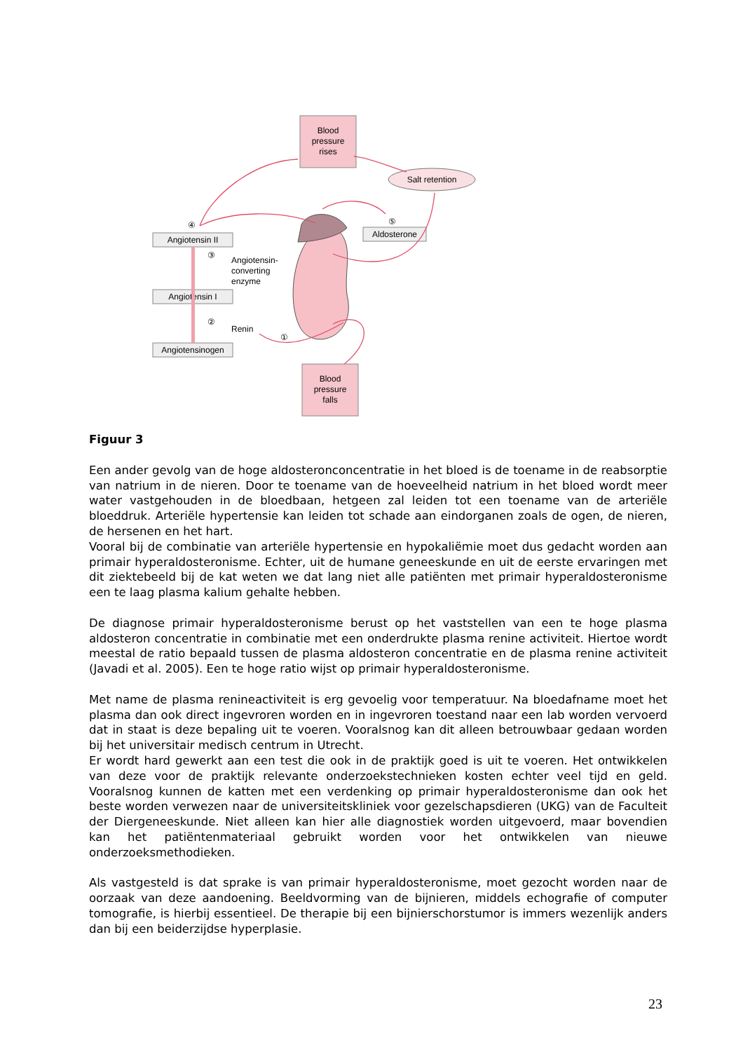Blood
pressure
rises
Salt retention
Angiotensin II
Angiotensin I
Angiotensinogen
Aldosterone
Angiotensin-
converting
enzyme
Renin
④
③
②
①
⑤
Blood
pressure
falls
Figuur 3
Een ander gevolg van de hoge aldosteronconcentratie in het bloed is de toename in de reabsorptie van natrium in de nieren. Door te toename van de hoeveelheid natrium in het bloed wordt meer water vastgehouden in de bloedbaan, hetgeen zal leiden tot een toename van de arteriële bloeddruk. Arteriële hypertensie kan leiden tot schade aan eindorganen zoals de ogen, de nieren, de hersenen en het hart.
Vooral bij de combinatie van arteriële hypertensie en hypokaliëmie moet dus gedacht worden aan primair hyperaldosteronisme. Echter, uit de humane geneeskunde en uit de eerste ervaringen met dit ziektebeeld bij de kat weten we dat lang niet alle patiënten met primair hyperaldosteronisme een te laag plasma kalium gehalte hebben.
De diagnose primair hyperaldosteronisme berust op het vaststellen van een te hoge plasma aldosteron concentratie in combinatie met een onderdrukte plasma renine activiteit. Hiertoe wordt meestal de ratio bepaald tussen de plasma aldosteron concentratie en de plasma renine activiteit (Javadi et al. 2005). Een te hoge ratio wijst op primair hyperaldosteronisme.
Met name de plasma renineactiviteit is erg gevoelig voor temperatuur. Na bloedafname moet het plasma dan ook direct ingevroren worden en in ingevroren toestand naar een lab worden vervoerd dat in staat is deze bepaling uit te voeren. Vooralsnog kan dit alleen betrouwbaar gedaan worden bij het universitair medisch centrum in Utrecht.
Er wordt hard gewerkt aan een test die ook in de praktijk goed is uit te voeren. Het ontwikkelen van deze voor de praktijk relevante onderzoekstechnieken kosten echter veel tijd en geld. Vooralsnog kunnen de katten met een verdenking op primair hyperaldosteronisme dan ook het beste worden verwezen naar de universiteitskliniek voor gezelschapsdieren (UKG) van de Faculteit der Diergeneeskunde. Niet alleen kan hier alle diagnostiek worden uitgevoerd, maar bovendien kan het patiëntenmateriaal gebruikt worden voor het ontwikkelen van nieuwe onderzoeksmethodieken.
Als vastgesteld is dat sprake is van primair hyperaldosteronisme, moet gezocht worden naar de oorzaak van deze aandoening. Beeldvorming van de bijnieren, middels echografie of computer tomografie, is hierbij essentieel. De therapie bij een bijnierschorstumor is immers wezenlijk anders dan bij een beiderzijdse hyperplasie.
23